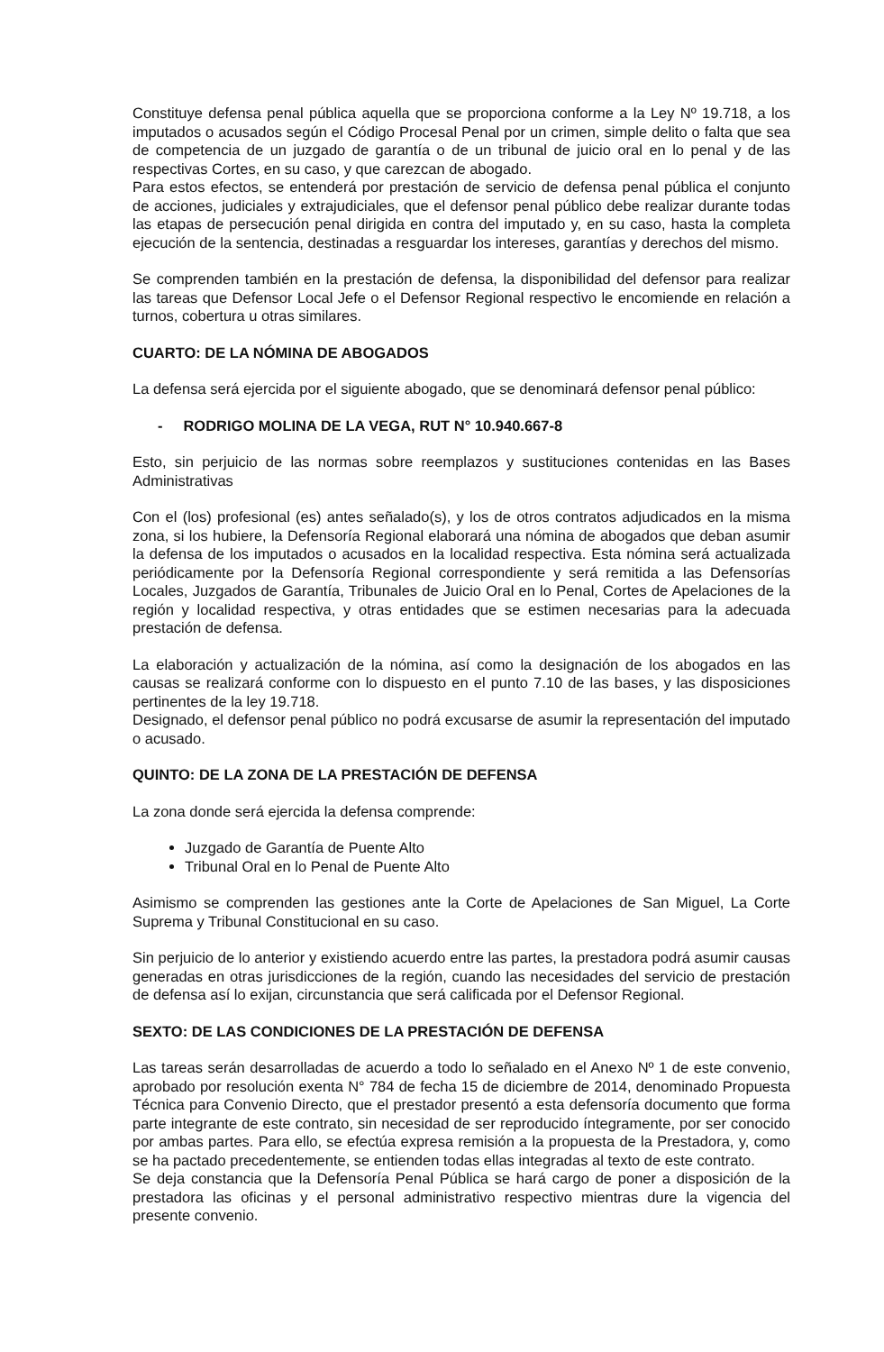Constituye defensa penal pública aquella que se proporciona conforme a la Ley Nº 19.718, a los imputados o acusados según el Código Procesal Penal por un crimen, simple delito o falta que sea de competencia de un juzgado de garantía o de un tribunal de juicio oral en lo penal y de las respectivas Cortes, en su caso, y que carezcan de abogado.
Para estos efectos, se entenderá por prestación de servicio de defensa penal pública el conjunto de acciones, judiciales y extrajudiciales, que el defensor penal público debe realizar durante todas las etapas de persecución penal dirigida en contra del imputado y, en su caso, hasta la completa ejecución de la sentencia, destinadas a resguardar los intereses, garantías y derechos del mismo.
Se comprenden también en la prestación de defensa, la disponibilidad del defensor para realizar las tareas que Defensor Local Jefe o el Defensor Regional respectivo le encomiende en relación a turnos, cobertura u otras similares.
CUARTO: DE LA NÓMINA DE ABOGADOS
La defensa será ejercida por el siguiente abogado, que se denominará defensor penal público:
- RODRIGO MOLINA DE LA VEGA, RUT N° 10.940.667-8
Esto, sin perjuicio de las normas sobre reemplazos y sustituciones contenidas en las Bases Administrativas
Con el (los) profesional (es) antes señalado(s), y los de otros contratos adjudicados en la misma zona, si los hubiere, la Defensoría Regional elaborará una nómina de abogados que deban asumir la defensa de los imputados o acusados en la localidad respectiva. Esta nómina será actualizada periódicamente por la Defensoría Regional correspondiente y será remitida a las Defensorías Locales, Juzgados de Garantía, Tribunales de Juicio Oral en lo Penal, Cortes de Apelaciones de la región y localidad respectiva, y otras entidades que se estimen necesarias para la adecuada prestación de defensa.
La elaboración y actualización de la nómina, así como la designación de los abogados en las causas se realizará conforme con lo dispuesto en el punto 7.10 de las bases, y las disposiciones pertinentes de la ley 19.718.
Designado, el defensor penal público no podrá excusarse de asumir la representación del imputado o acusado.
QUINTO: DE LA ZONA DE LA PRESTACIÓN DE DEFENSA
La zona donde será ejercida la defensa comprende:
Juzgado de Garantía de Puente Alto
Tribunal Oral en lo Penal de Puente Alto
Asimismo se comprenden las gestiones ante la Corte de Apelaciones de San Miguel, La Corte Suprema y Tribunal Constitucional en su caso.
Sin perjuicio de lo anterior y existiendo acuerdo entre las partes, la prestadora podrá asumir causas generadas en otras jurisdicciones de la región, cuando las necesidades del servicio de prestación de defensa así lo exijan, circunstancia que será calificada por el Defensor Regional.
SEXTO: DE LAS CONDICIONES DE LA PRESTACIÓN DE DEFENSA
Las tareas serán desarrolladas de acuerdo a todo lo señalado en el Anexo Nº 1 de este convenio, aprobado por resolución exenta N° 784 de fecha 15 de diciembre de 2014, denominado Propuesta Técnica para Convenio Directo, que el prestador presentó a esta defensoría documento que forma parte integrante de este contrato, sin necesidad de ser reproducido íntegramente, por ser conocido por ambas partes. Para ello, se efectúa expresa remisión a la propuesta de la Prestadora, y, como se ha pactado precedentemente, se entienden todas ellas integradas al texto de este contrato.
Se deja constancia que la Defensoría Penal Pública se hará cargo de poner a disposición de la prestadora las oficinas y el personal administrativo respectivo mientras dure la vigencia del presente convenio.